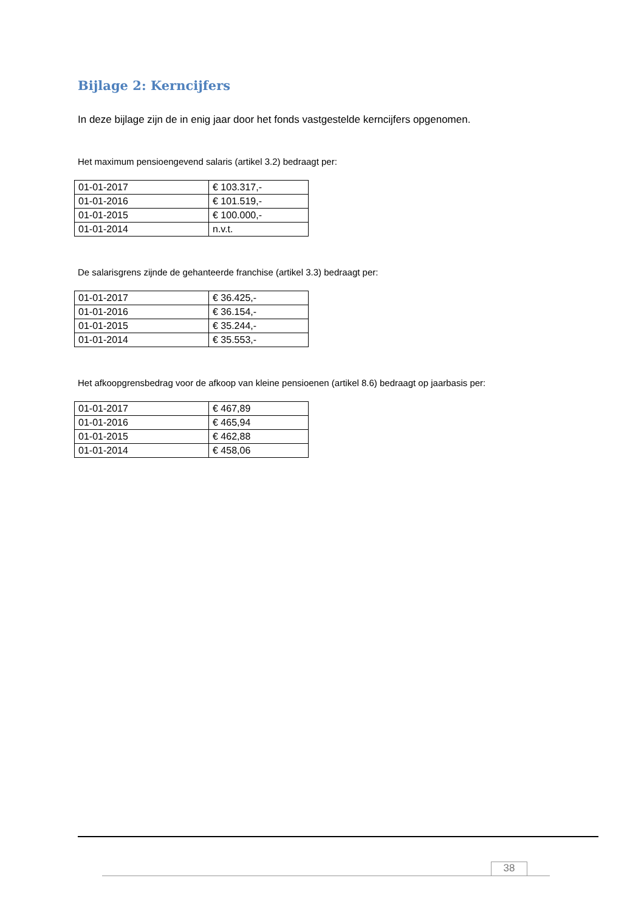Bijlage 2: Kerncijfers
In deze bijlage zijn de in enig jaar door het fonds vastgestelde kerncijfers opgenomen.
Het maximum pensioengevend salaris (artikel 3.2) bedraagt per:
| 01-01-2017 | € 103.317,- |
| 01-01-2016 | € 101.519,- |
| 01-01-2015 | € 100.000,- |
| 01-01-2014 | n.v.t. |
De salarisgrens zijnde de gehanteerde franchise (artikel 3.3) bedraagt per:
| 01-01-2017 | € 36.425,- |
| 01-01-2016 | € 36.154,- |
| 01-01-2015 | € 35.244,- |
| 01-01-2014 | € 35.553,- |
Het afkoopgrensbedrag voor de afkoop van kleine pensioenen (artikel 8.6) bedraagt op jaarbasis per:
| 01-01-2017 | € 467,89 |
| 01-01-2016 | € 465,94 |
| 01-01-2015 | € 462,88 |
| 01-01-2014 | € 458,06 |
38